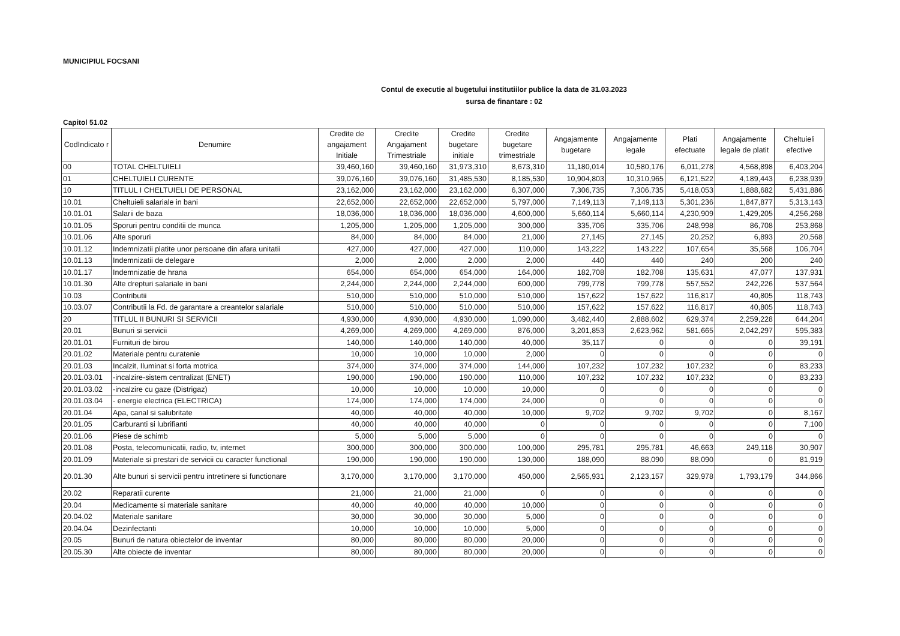MUNICIPIUL FOCSANI
Contul de executie al bugetului institutiilor publice la data de 31.03.2023
sursa de finantare : 02
Capitol 51.02
| CodIndicato r | Denumire | Credite de angajament Initiale | Credite Angajament Trimestriale | Credite bugetare initiale | Credite bugetare trimestriale | Angajamente bugetare | Angajamente legale | Plati efectuate | Angajamente legale de platit | Cheltuieli efective |
| --- | --- | --- | --- | --- | --- | --- | --- | --- | --- | --- |
| 00 | TOTAL CHELTUIELI | 39,460,160 | 39,460,160 | 31,973,310 | 8,673,310 | 11,180,014 | 10,580,176 | 6,011,278 | 4,568,898 | 6,403,204 |
| 01 | CHELTUIELI CURENTE | 39,076,160 | 39,076,160 | 31,485,530 | 8,185,530 | 10,904,803 | 10,310,965 | 6,121,522 | 4,189,443 | 6,238,939 |
| 10 | TITLUL I CHELTUIELI DE PERSONAL | 23,162,000 | 23,162,000 | 23,162,000 | 6,307,000 | 7,306,735 | 7,306,735 | 5,418,053 | 1,888,682 | 5,431,886 |
| 10.01 | Cheltuieli salariale in bani | 22,652,000 | 22,652,000 | 22,652,000 | 5,797,000 | 7,149,113 | 7,149,113 | 5,301,236 | 1,847,877 | 5,313,143 |
| 10.01.01 | Salarii de baza | 18,036,000 | 18,036,000 | 18,036,000 | 4,600,000 | 5,660,114 | 5,660,114 | 4,230,909 | 1,429,205 | 4,256,268 |
| 10.01.05 | Sporuri pentru conditii de munca | 1,205,000 | 1,205,000 | 1,205,000 | 300,000 | 335,706 | 335,706 | 248,998 | 86,708 | 253,868 |
| 10.01.06 | Alte sporuri | 84,000 | 84,000 | 84,000 | 21,000 | 27,145 | 27,145 | 20,252 | 6,893 | 20,568 |
| 10.01.12 | Indemnizatii platite unor persoane din afara unitatii | 427,000 | 427,000 | 427,000 | 110,000 | 143,222 | 143,222 | 107,654 | 35,568 | 106,704 |
| 10.01.13 | Indemnizatii de delegare | 2,000 | 2,000 | 2,000 | 2,000 | 440 | 440 | 240 | 200 | 240 |
| 10.01.17 | Indemnizatie de hrana | 654,000 | 654,000 | 654,000 | 164,000 | 182,708 | 182,708 | 135,631 | 47,077 | 137,931 |
| 10.01.30 | Alte drepturi salariale in bani | 2,244,000 | 2,244,000 | 2,244,000 | 600,000 | 799,778 | 799,778 | 557,552 | 242,226 | 537,564 |
| 10.03 | Contributii | 510,000 | 510,000 | 510,000 | 510,000 | 157,622 | 157,622 | 116,817 | 40,805 | 118,743 |
| 10.03.07 | Contributii la Fd. de garantare a creantelor salariale | 510,000 | 510,000 | 510,000 | 510,000 | 157,622 | 157,622 | 116,817 | 40,805 | 118,743 |
| 20 | TITLUL II BUNURI SI SERVICII | 4,930,000 | 4,930,000 | 4,930,000 | 1,090,000 | 3,482,440 | 2,888,602 | 629,374 | 2,259,228 | 644,204 |
| 20.01 | Bunuri si servicii | 4,269,000 | 4,269,000 | 4,269,000 | 876,000 | 3,201,853 | 2,623,962 | 581,665 | 2,042,297 | 595,383 |
| 20.01.01 | Furnituri de birou | 140,000 | 140,000 | 140,000 | 40,000 | 35,117 | 0 | 0 | 0 | 39,191 |
| 20.01.02 | Materiale pentru curatenie | 10,000 | 10,000 | 10,000 | 2,000 | 0 | 0 | 0 | 0 | 0 |
| 20.01.03 | Incalzit, Iluminat si forta motrica | 374,000 | 374,000 | 374,000 | 144,000 | 107,232 | 107,232 | 107,232 | 0 | 83,233 |
| 20.01.03.01 | -incalzire-sistem centralizat (ENET) | 190,000 | 190,000 | 190,000 | 110,000 | 107,232 | 107,232 | 107,232 | 0 | 83,233 |
| 20.01.03.02 | -incalzire cu gaze (Distrigaz) | 10,000 | 10,000 | 10,000 | 10,000 | 0 | 0 | 0 | 0 | 0 |
| 20.01.03.04 | - energie electrica (ELECTRICA) | 174,000 | 174,000 | 174,000 | 24,000 | 0 | 0 | 0 | 0 | 0 |
| 20.01.04 | Apa, canal si salubritate | 40,000 | 40,000 | 40,000 | 10,000 | 9,702 | 9,702 | 9,702 | 0 | 8,167 |
| 20.01.05 | Carburanti si lubrifianti | 40,000 | 40,000 | 40,000 | 0 | 0 | 0 | 0 | 0 | 7,100 |
| 20.01.06 | Piese de schimb | 5,000 | 5,000 | 5,000 | 0 | 0 | 0 | 0 | 0 | 0 |
| 20.01.08 | Posta, telecomunicatii, radio, tv, internet | 300,000 | 300,000 | 300,000 | 100,000 | 295,781 | 295,781 | 46,663 | 249,118 | 30,907 |
| 20.01.09 | Materiale si prestari de servicii cu caracter functional | 190,000 | 190,000 | 190,000 | 130,000 | 188,090 | 88,090 | 88,090 | 0 | 81,919 |
| 20.01.30 | Alte bunuri si servicii pentru intretinere si functionare | 3,170,000 | 3,170,000 | 3,170,000 | 450,000 | 2,565,931 | 2,123,157 | 329,978 | 1,793,179 | 344,866 |
| 20.02 | Reparatii curente | 21,000 | 21,000 | 21,000 | 0 | 0 | 0 | 0 | 0 | 0 |
| 20.04 | Medicamente si materiale sanitare | 40,000 | 40,000 | 40,000 | 10,000 | 0 | 0 | 0 | 0 | 0 |
| 20.04.02 | Materiale sanitare | 30,000 | 30,000 | 30,000 | 5,000 | 0 | 0 | 0 | 0 | 0 |
| 20.04.04 | Dezinfectanti | 10,000 | 10,000 | 10,000 | 5,000 | 0 | 0 | 0 | 0 | 0 |
| 20.05 | Bunuri de natura obiectelor de inventar | 80,000 | 80,000 | 80,000 | 20,000 | 0 | 0 | 0 | 0 | 0 |
| 20.05.30 | Alte obiecte de inventar | 80,000 | 80,000 | 80,000 | 20,000 | 0 | 0 | 0 | 0 | 0 |